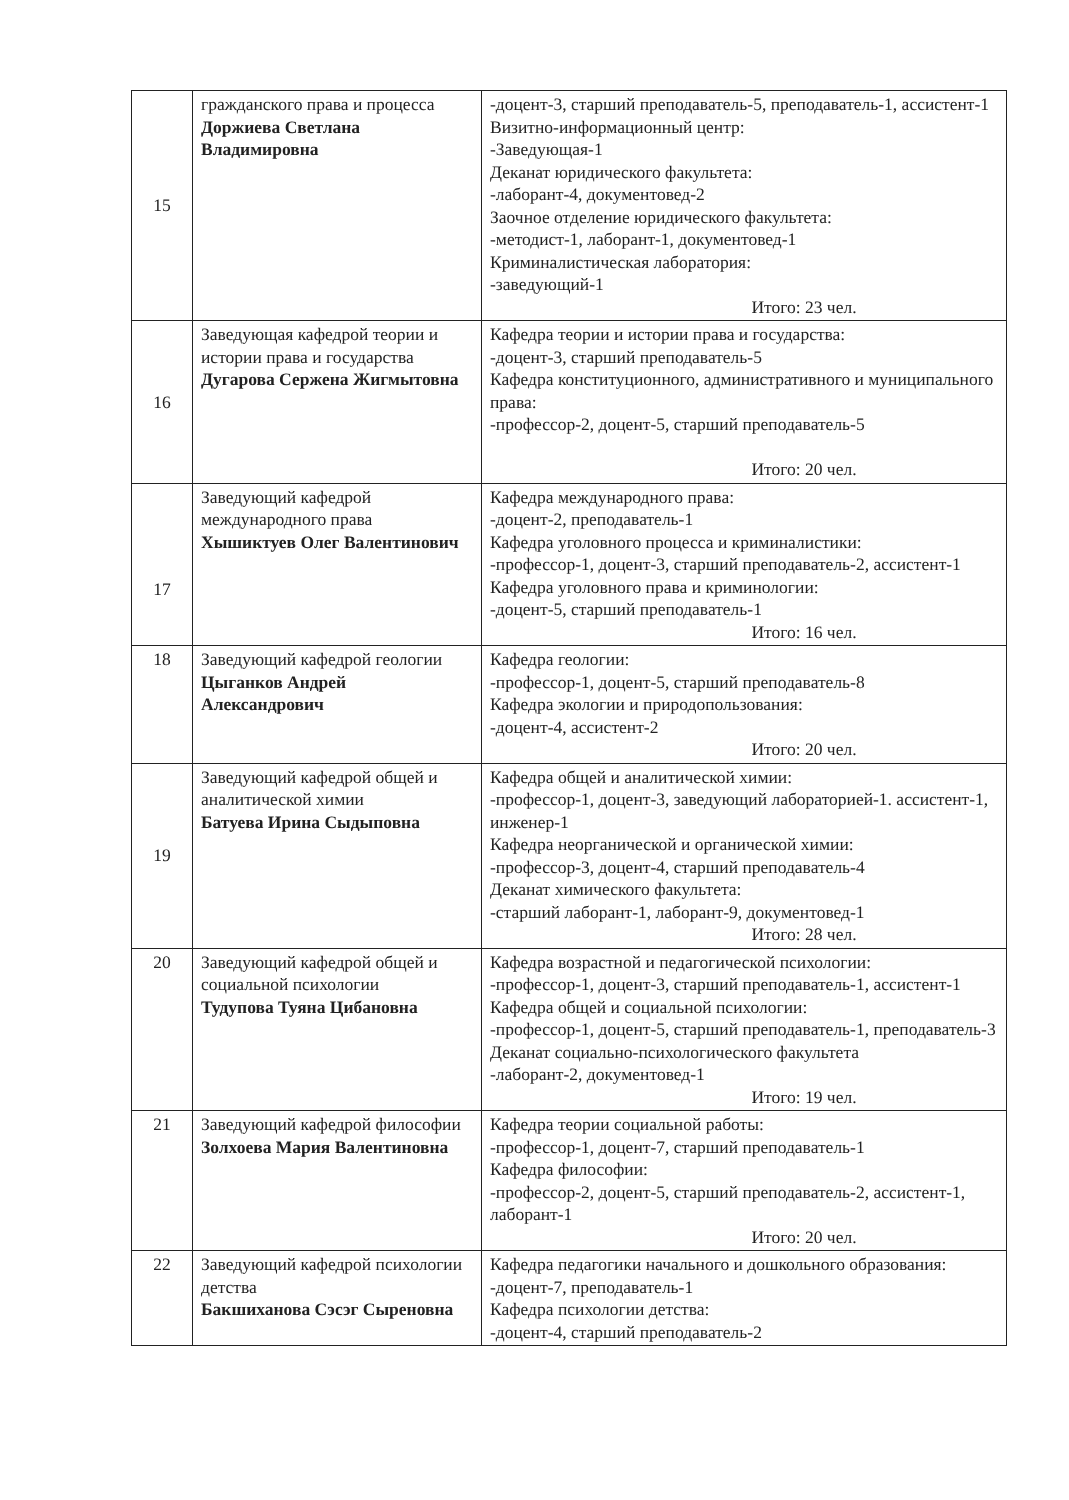| 15 | гражданского права и процесса Доржиева Светлана Владимировна | -доцент-3, старший преподаватель-5, преподаватель-1, ассистент-1 Визитно-информационный центр: -Заведующая-1 Деканат юридического факультета: -лаборант-4, документовед-2 Заочное отделение юридического факультета: -методист-1, лаборант-1, документовед-1 Криминалистическая лаборатория: -заведующий-1 Итого: 23 чел. |
| 16 | Заведующая кафедрой теории и истории права и государства Дугарова Сержена Жигмытовна | Кафедра теории и истории права и государства: -доцент-3, старший преподаватель-5 Кафедра конституционного, административного и муниципального права: -профессор-2, доцент-5, старший преподаватель-5 Итого: 20 чел. |
| 17 | Заведующий кафедрой международного права Хышиктуев Олег Валентинович | Кафедра международного права: -доцент-2, преподаватель-1 Кафедра уголовного процесса и криминалистики: -профессор-1, доцент-3, старший преподаватель-2, ассистент-1 Кафедра уголовного права и криминологии: -доцент-5, старший преподаватель-1 Итого: 16 чел. |
| 18 | Заведующий кафедрой геологии Цыганков Андрей Александрович | Кафедра геологии: -профессор-1, доцент-5, старший преподаватель-8 Кафедра экологии и природопользования: -доцент-4, ассистент-2 Итого: 20 чел. |
| 19 | Заведующий кафедрой общей и аналитической химии Батуева Ирина Сыдыповна | Кафедра общей и аналитической химии: -профессор-1, доцент-3, заведующий лабораторией-1. ассистент-1, инженер-1 Кафедра неорганической и органической химии: -профессор-3, доцент-4, старший преподаватель-4 Деканат химического факультета: -старший лаборант-1, лаборант-9, документовед-1 Итого: 28 чел. |
| 20 | Заведующий кафедрой общей и социальной психологии Тудупова Туяна Цибановна | Кафедра возрастной и педагогической психологии: -профессор-1, доцент-3, старший преподаватель-1, ассистент-1 Кафедра общей и социальной психологии: -профессор-1, доцент-5, старший преподаватель-1, преподаватель-3 Деканат социально-психологического факультета -лаборант-2, документовед-1 Итого: 19 чел. |
| 21 | Заведующий кафедрой философии Золхоева Мария Валентиновна | Кафедра теории социальной работы: -профессор-1, доцент-7, старший преподаватель-1 Кафедра философии: -профессор-2, доцент-5, старший преподаватель-2, ассистент-1, лаборант-1 Итого: 20 чел. |
| 22 | Заведующий кафедрой психологии детства Бакшиханова Сэсэг Сыреновна | Кафедра педагогики начального и дошкольного образования: -доцент-7, преподаватель-1 Кафедра психологии детства: -доцент-4, старший преподаватель-2 |